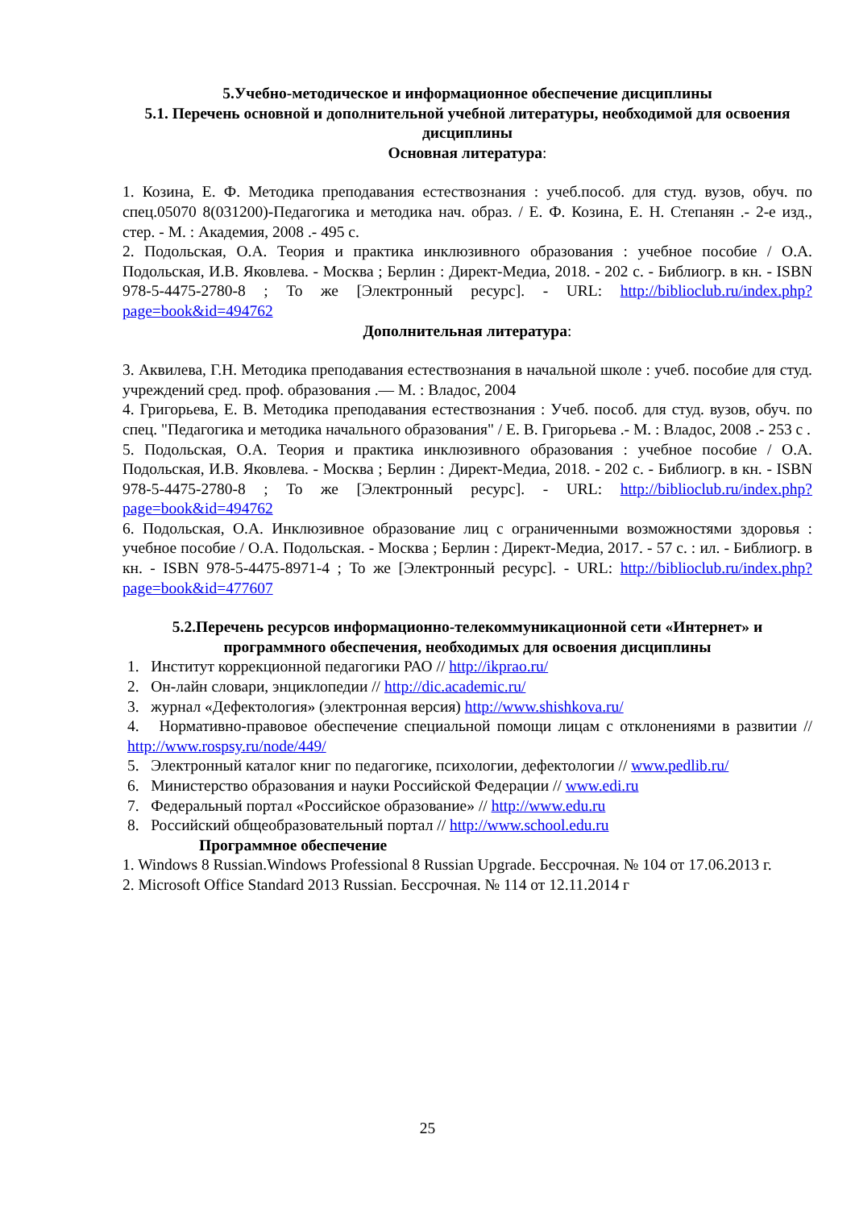5.Учебно-методическое и информационное обеспечение дисциплины
5.1. Перечень основной и дополнительной учебной литературы, необходимой для освоения дисциплины
Основная литература:
1. Козина, Е. Ф. Методика преподавания естествознания : учеб.пособ. для студ. вузов, обуч. по спец.05070 8(031200)-Педагогика и методика нач. образ. / Е. Ф. Козина, Е. Н. Степанян .- 2-е изд., стер. - М. : Академия, 2008 .- 495 с.
2. Подольская, О.А. Теория и практика инклюзивного образования : учебное пособие / О.А. Подольская, И.В. Яковлева. - Москва ; Берлин : Директ-Медиа, 2018. - 202 с. - Библиогр. в кн. - ISBN 978-5-4475-2780-8 ; То же [Электронный ресурс]. - URL: http://biblioclub.ru/index.php?page=book&id=494762
Дополнительная литература:
3. Аквилева, Г.Н. Методика преподавания естествознания в начальной школе : учеб. пособие для студ. учреждений сред. проф. образования .— М. : Владос, 2004
4. Григорьева, Е. В. Методика преподавания естествознания : Учеб. пособ. для студ. вузов, обуч. по спец. "Педагогика и методика начального образования" / Е. В. Григорьева .- М. : Владос, 2008 .- 253 с .
5. Подольская, О.А. Теория и практика инклюзивного образования : учебное пособие / О.А. Подольская, И.В. Яковлева. - Москва ; Берлин : Директ-Медиа, 2018. - 202 с. - Библиогр. в кн. - ISBN 978-5-4475-2780-8 ; То же [Электронный ресурс]. - URL: http://biblioclub.ru/index.php?page=book&id=494762
6. Подольская, О.А. Инклюзивное образование лиц с ограниченными возможностями здоровья : учебное пособие / О.А. Подольская. - Москва ; Берлин : Директ-Медиа, 2017. - 57 с. : ил. - Библиогр. в кн. - ISBN 978-5-4475-8971-4 ; То же [Электронный ресурс]. - URL: http://biblioclub.ru/index.php?page=book&id=477607
5.2.Перечень ресурсов информационно-телекоммуникационной сети «Интернет» и программного обеспечения, необходимых для освоения дисциплины
1. Институт коррекционной педагогики РАО // http://ikprao.ru/
2. Он-лайн словари, энциклопедии // http://dic.academic.ru/
3. журнал «Дефектология» (электронная версия) http://www.shishkova.ru/
4. Нормативно-правовое обеспечение специальной помощи лицам с отклонениями в развитии // http://www.rospsy.ru/node/449/
5. Электронный каталог книг по педагогике, психологии, дефектологии // www.pedlib.ru/
6. Министерство образования и науки Российской Федерации // www.edi.ru
7. Федеральный портал «Российское образование» // http://www.edu.ru
8. Российский общеобразовательный портал // http://www.school.edu.ru
Программное обеспечение
1. Windows 8 Russian.Windows Professional 8 Russian Upgrade. Бессрочная. № 104 от 17.06.2013 г.
2. Microsoft Office Standard 2013 Russian. Бессрочная. № 114 от 12.11.2014 г
25